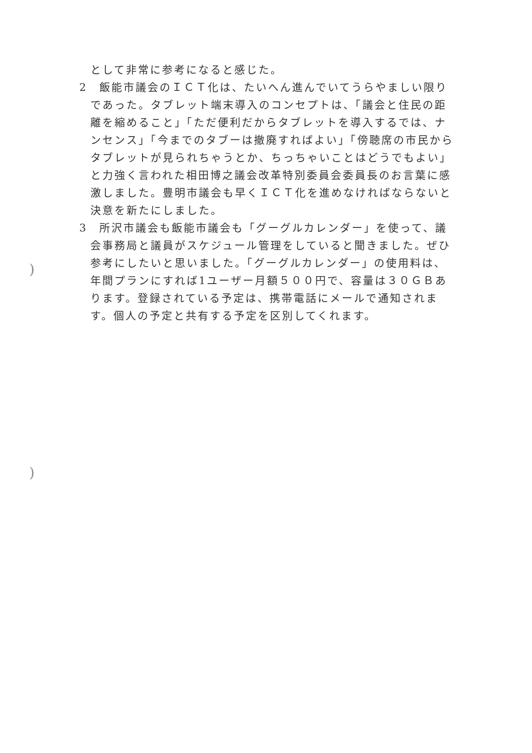として非常に参考になると感じた。
2　飯能市議会のＩＣＴ化は、たいへん進んでいてうらやましい限りであった。タブレット端末導入のコンセプトは、「議会と住民の距離を縮めること」「ただ便利だからタブレットを導入するでは、ナンセンス」「今までのタブーは撤廃すればよい」「傍聴席の市民からタブレットが見られちゃうとか、ちっちゃいことはどうでもよい」と力強く言われた相田博之議会改革特別委員会委員長のお言葉に感激しました。豊明市議会も早くＩＣＴ化を進めなければならないと決意を新たにしました。
3　所沢市議会も飯能市議会も「グーグルカレンダー」を使って、議会事務局と議員がスケジュール管理をしていると聞きました。ぜひ参考にしたいと思いました。「グーグルカレンダー」の使用料は、年間プランにすれば1ユーザー月額５００円で、容量は３０ＧＢあります。登録されている予定は、携帯電話にメールで通知されます。個人の予定と共有する予定を区別してくれます。
)
)